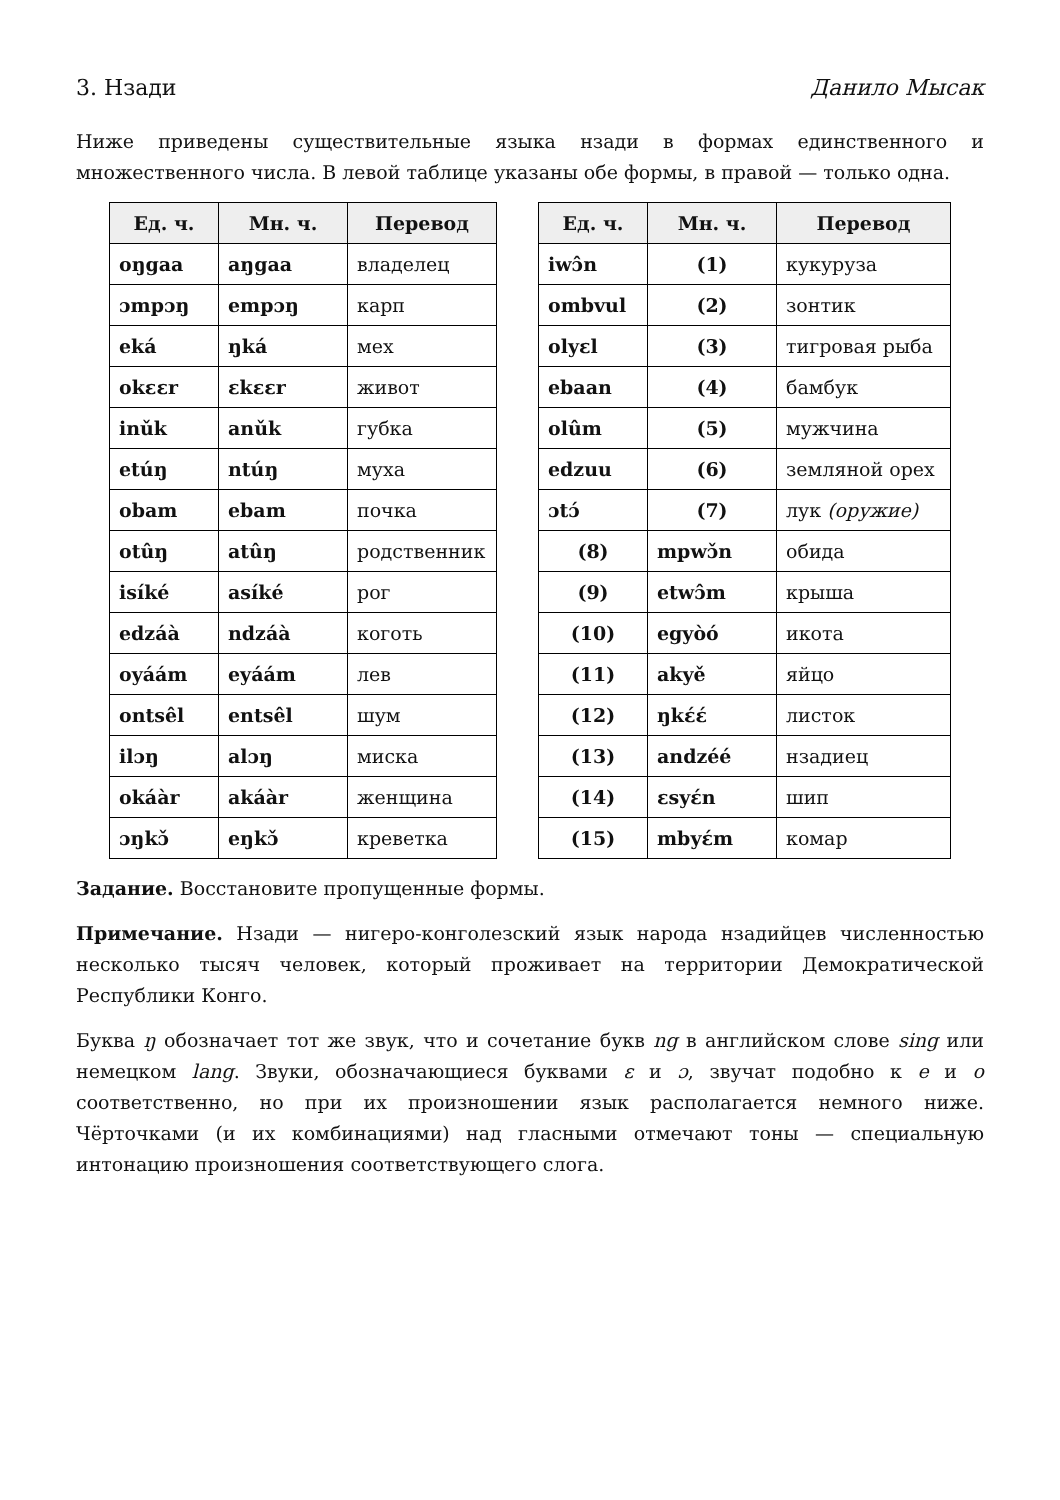3. Нзади Данило Мысак
Ниже приведены существительные языка нзади в формах единственного и множественного числа. В левой таблице указаны обе формы, в правой — только одна.
| Ед. ч. | Мн. ч. | Перевод |
| --- | --- | --- |
| oŋgaa | aŋgaa | владелец |
| ɔmpɔŋ | empɔŋ | карп |
| eká | ŋká | мех |
| okɛɛr | ɛkɛɛr | живот |
| inǔk | anǔk | губка |
| etúŋ | ntúŋ | муха |
| obam | ebam | почка |
| otûŋ | atûŋ | родственник |
| isíké | asíké | рог |
| edzáà | ndzáà | коготь |
| oyáám | eyáám | лев |
| ontsêl | entsêl | шум |
| ilɔŋ | alɔŋ | миска |
| okáàr | akáàr | женщина |
| ɔŋkɔ̌ | eŋkɔ̌ | креветка |
| Ед. ч. | Мн. ч. | Перевод |
| --- | --- | --- |
| iwɔ̂n | (1) | кукуруза |
| ombvul | (2) | зонтик |
| olyɛl | (3) | тигровая рыба |
| ebaan | (4) | бамбук |
| olûm | (5) | мужчина |
| edzuu | (6) | земляной орех |
| ɔtɔ́ | (7) | лук (оружие) |
| (8) | mpwɔ̌n | обида |
| (9) | etwɔ̂m | крыша |
| (10) | egyòó | икота |
| (11) | akyě | яйцо |
| (12) | ŋkɛ́ɛ́ | листок |
| (13) | andzéé | нзадиец |
| (14) | ɛsyɛ́n | шип |
| (15) | mbyɛ́m | комар |
Задание. Восстановите пропущенные формы.
Примечание. Нзади — нигеро-конголезский язык народа нзадийцев численностью несколько тысяч человек, который проживает на территории Демократической Республики Конго.
Буква ŋ обозначает тот же звук, что и сочетание букв ng в английском слове sing или немецком lang. Звуки, обозначающиеся буквами ɛ и ɔ, звучат подобно к e и o соответственно, но при их произношении язык располагается немного ниже. Чёрточками (и их комбинациями) над гласными отмечают тоны — специальную интонацию произношения соответствующего слога.